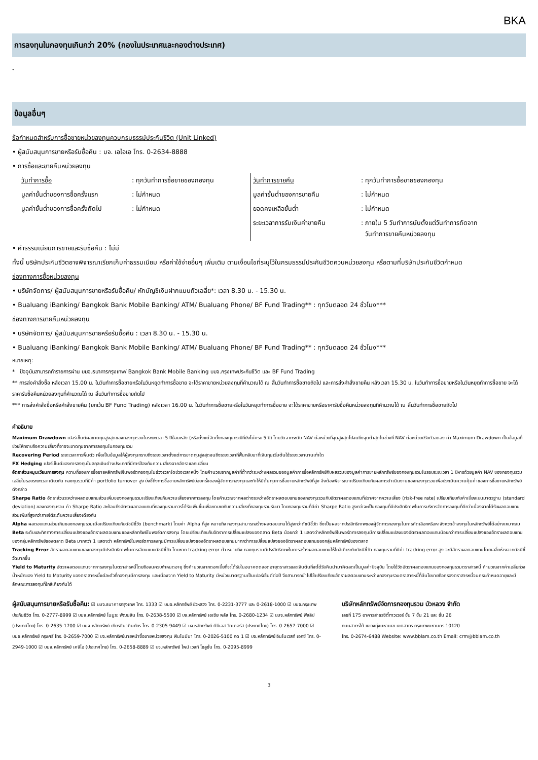BKA
การลงทุนในกองทุนเกินกว่า 20% (กองในประเทศและกองต่างประเทศ)
-
ข้อมูลอื่นๆ
ข้อกำหนดสำหรับการซื้อขายหน่วยลงทุนควบกรมธรรม์ประกันชีวิต (Unit Linked)
• ผู้สนับสนุนการขายหรือรับซื้อคืน : บจ. เอไอเอ โทร. 0-2634-8888
• การซื้อและขายคืนหน่วยลงทุน
| วันทำการซื้อ | : ทุกวันทำการซื้อขายของกองทุน | วันทำการขายคืน | : ทุกวันทำการซื้อขายของกองทุน |
| มูลค่าขั้นต่ำของการซื้อครั้งแรก | : ไม่กำหนด | มูลค่าขั้นต่ำของการขายคืน | : ไม่กำหนด |
| มูลค่าขั้นต่ำของการซื้อครั้งถัดไป | : ไม่กำหนด | ยอดคงเหลือขั้นต่ำ | : ไม่กำหนด |
| | | ระยะเวลาการรับเงินค่าขายคืน | : ภายใน 5 วันทำการนับตั้งแต่วันทำการถัดจาก วันทำการขายคืนหน่วยลงทุน |
• ค่าธรรมเนียมการขายและรับซื้อคืน : ไม่มี
ทั้งนี้ บริษัทประกันชีวิตอาจพิจารณาเรียกเก็บค่าธรรมเนียม หรือค่าใช้จ่ายอื่นๆ เพิ่มเติม ตามเงื่อนไขที่ระบุไว้ในกรมธรรม์ประกันชีวิตควบหน่วยลงทุน หรือตามที่บริษัทประกันชีวิตกำหนด
ช่องทางการซื้อหน่วยลงทุน
• บริษัทจัดการ/ ผู้สนับสนุนการขายหรือรับซื้อคืน/ หักบัญชีเงินฝากแบบถัวเฉลี่ย*: เวลา 8.30 น. - 15.30 น.
• Bualuang iBanking/ Bangkok Bank Mobile Banking/ ATM/ Bualuang Phone/ BF Fund Trading** : ทุกวันตลอด 24 ชั่วโมง***
ช่องทางการขายคืนหน่วยลงทุน
• บริษัทจัดการ/ ผู้สนับสนุนการขายหรือรับซื้อคืน : เวลา 8.30 น. - 15.30 น.
• Bualuang iBanking/ Bangkok Bank Mobile Banking/ ATM/ Bualuang Phone/ BF Fund Trading** : ทุกวันตลอด 24 ชั่วโมง***
หมายเหตุ:
* ปัจจุบันสามารถทำรายการผ่าน บมจ.ธนาคารกรุงเทพ/ Bangkok Bank Mobile Banking บมจ.กรุงเทพประกันชีวิต และ BF Fund Trading
** การส่งคำสั่งซื้อ หลังเวลา 15.00 น. ในวันทำการซื้อขายหรือในวันหยุดทำการซื้อขาย จะได้ราคาขายหน่วยลงทุนที่คำนวณได้ ณ สิ้นวันทำการซื้อขายถัดไป และการส่งคำสั่งขายคืน หลังเวลา 15.30 น. ในวันทำการซื้อขายหรือในวันหยุดทำการซื้อขาย จะได้ราคารับซื้อคืนหน่วยลงทุนที่คำนวณได้ ณ สิ้นวันทำการซื้อขายถัดไป
*** การส่งคำสั่งซื้อหรือคำสั่งขายคืน (ยกเว้น BF Fund Trading) หลังเวลา 16.00 น. ในวันทำการซื้อขายหรือในวันหยุดทำการซื้อขาย จะได้ราคาขายหรือราคารับซื้อคืนหน่วยลงทุนที่คำนวณได้ ณ สิ้นวันทำการซื้อขายถัดไป
คำอธิบาย
Maximum Drawdown เปอร์เซ็นต์ผลขาดทุนสูงสุดของกองทุนรวมในระยะเวลา 5 ปีย้อนหลัง (หรือตั้งแต่จัดตั้งกองทุนกรณีที่ยังไม่ครบ 5 ปี) โดยวัดจากระดับ NAV ต่อหน่วยที่จุดสูงสุดไปจนถึงจุดต่ำสุดในช่วงที่ NAV ต่อหน่วยปรับตัวลดลง ค่า Maximum Drawdown เป็นข้อมูลที่ช่วยให้ทราบถึงความเสี่ยงที่อาจจะขาดทุนจากการลงทุนในกองทุนรวม
Recovering Period ระยะเวลาการฟื้นตัว เพื่อเป็นข้อมูลให้ผู้ลงทุนทราบถึงระยะเวลาตั้งแต่การขาดทุนสูงสุดจนถึงระยะเวลาที่ฟื้นกลับมาที่เงินทุนเริ่มต้นใช้ระยะเวลานานเท่าใด
FX Hedging เปอร์เซ็นต์ของการลงทุนในสกุลเงินต่างประเทศที่มีการป้องกันความเสี่ยงจากอัตราแลกเปลี่ยน
อัตราส่วนหมุนเวียนการลงทุน ความถี่ของการซื้อขายหลักทรัพย์ในพอร์ตกองทุนในช่วงเวลาใดช่วงเวลาหนึ่ง โดยคำนวณจากมูลค่าที่ต่ำกว่าระหว่างผลรวมของมูลค่าการซื้อหลักทรัพย์กับผลรวมของมูลค่าการขายหลักทรัพย์ของกองทุนรวมในรอบระยะเวลา 1 ปีหารด้วยมูลค่า NAV ของกองทุนรวมเฉลี่ยในรอบระยะเวลาเดียวกัน กองทุนรวมที่มีค่า portfolio turnover สูง บ่งชี้ถึงการซื้อขายหลักทรัพย์บ่อยครั้งของผู้จัดการกองทุนและทำให้มีต้นทุนการซื้อขายหลักทรัพย์ที่สูง จึงต้องพิจารณาเปรียบเทียบกับผลการดำเนินงานของกองทุนรวมเพื่อประเมินความคุ้มค่าของการซื้อขายหลักทรัพย์ดังกล่าว
Sharpe Ratio อัตราส่วนระหว่างผลตอบแทนส่วนเพิ่มของกองทุนรวมเปรียบเทียบกับความเสี่ยงจากการลงทุน โดยคำนวณจากผลต่างระหว่างอัตราผลตอบแทนของกองทุนรวมกับอัตราผลตอบแทนที่ปราศจากความเสี่ยง (risk-free rate) เปรียบเทียบกับค่าเบี่ยงเบนมาตรฐาน (standard deviation) ของกองทุนรวม ค่า Sharpe Ratio สะท้อนถึงอัตราผลตอบแทนที่กองทุนรวมควรได้รับเพิ่มขึ้นเพื่อชดเชยกับความเสี่ยงที่กองทุนรวมรับมา โดยกองทุนรวมที่มีค่า Sharpe Ratio สูงกว่าจะเป็นกองทุนที่มีประสิทธิภาพในการบริหารจัดการลงทุนที่ดีกว่าเนื่องจากได้รับผลตอบแทนส่วนเพิ่มที่สูงกว่าภายใต้ระดับความเสี่ยงเดียวกัน
Alpha ผลตอบแทนส่วนเกินของกองทุนรวมเมื่อเปรียบเทียบกับดัชนีชี้วัด (benchmark) โดยค่า Alpha ที่สูง หมายถึง กองทุนสามารถสร้างผลตอบแทนได้สูงกว่าดัชนีชี้วัด ซึ่งเป็นผลจากประสิทธิภาพของผู้จัดการกองทุนในการคัดเลือกหรือหาจังหวะเข้าลงทุนในหลักทรัพย์ได้อย่างเหมาะสม
Beta ระดับและทิศทางการเปลี่ยนแปลงของอัตราผลตอบแทนของหลักทรัพย์ในพอร์ตการลงทุน โดยเปรียบเทียบกับอัตราการเปลี่ยนแปลงของตลาด Beta น้อยกว่า 1 แสดงว่าหลักทรัพย์ในพอร์ตการลงทุนมีการเปลี่ยนแปลงของอัตราผลตอบแทนน้อยกว่าการเปลี่ยนแปลงของอัตราผลตอบแทนของกลุ่มหลักทรัพย์ของตลาด Beta มากกว่า 1 แสดงว่า หลักทรัพย์ในพอร์ตการลงทุนมีการเปลี่ยนแปลงของอัตราผลตอบแทนมากกว่าการเปลี่ยนแปลงของอัตราผลตอบแทนของกลุ่มหลักทรัพย์ของตลาด
Tracking Error อัตราผลตอบแทนของกองทุนมีประสิทธิภาพในการเลียนแบบดัชนีชี้วัด โดยหาก tracking error ต่ำ หมายถึง กองทุนรวมมีประสิทธิภาพในการสร้างผลตอบแทนให้ใกล้เคียงกับดัชนีชี้วัด กองทุนรวมที่มีค่า tracking error สูง จะมีอัตราผลตอบแทนโดยเฉลี่ยห่างจากดัชนีชี้วัดมากขึ้น
Yield to Maturity อัตราผลตอบแทนจากการลงทุนในตราสารหนี้โดยถือจนครบกำหนดอายุ ซึ่งคำนวณจากดอกเบี้ยที่จะได้รับในอนาคตตลอดอายุตราสารและเงินต้นที่จะได้รับคืนนำมาคิดลดเป็นมูลค่าปัจจุบัน โดยใช้วัดอัตราผลตอบแทนของกองทุนรวมตราสารหนี้ คำนวณจากค่าเฉลี่ยถ่วงน้ำหนักของ Yield to Maturity ของตราสารหนี้แต่ละตัวที่กองทุนมีการลงทุน และเนื่องจาก Yield to Maturity มีหน่วยมาตรฐานเป็นเปอร์เซ็นต์ต่อปี จึงสามารถนำไปใช้เปรียบเทียบอัตราผลตอบแทนระหว่างกองทุนรวมตราสารหนี้ที่มีนโยบายถือครองตราสารหนี้จนครบกำหนดอายุและมีลักษณะการลงทุนที่ใกล้เคียงกันได้
ผู้สนับสนุนการขายหรือรับซื้อคืน: ☑ บมจ.ธนาคารกรุงเทพ โทร. 1333 ☑ บมจ.หลักทรัพย์ บัวหลวง โทร. 0-2231-3777 และ 0-2618-1000 ☑ บมจ.กรุงเทพประกันชีวิต โทร. 0-2777-8999 ☑ บมจ.หลักทรัพย์ โนมูระ พัฒนสิน โทร. 0-2638-5500 ☑ บจ.หลักทรัพย์ เอเซีย พลัส โทร. 0-2680-1234 ☑ บมจ.หลักทรัพย์ ฟิลลิป (ประเทศไทย) โทร. 0-2635-1700 ☑ บมจ.หลักทรัพย์ เกียรตินาคินภัทร โทร. 0-2305-9449 ☑ บจ.หลักทรัพย์ ดีบีเอส วิคเคอร์ส (ประเทศไทย) โทร. 0-2657-7000 ☑ บมจ.หลักทรัพย์ กรุงศรี โทร. 0-2659-7000 ☑ บจ.หลักทรัพย์นายหน้าซื้อขายหน่วยลงทุน ฟินโนมีนา โทร. 0-2026-5100 กด 1 ☑ บจ.หลักทรัพย์ อินโนเวสท์ เอกซ์ โทร. 0-2949-1000 ☑ บมจ.หลักทรัพย์ เคจีไอ (ประเทศไทย) โทร. 0-2658-8889 ☑ บจ.หลักทรัพย์ ไพน์ เวลท์ โซลูชั่น โทร. 0-2095-8999
บริษัทหลักทรัพย์จัดการกองทุนรวม บัวหลวง จำกัด
เลขที่ 175 อาคารสาธรซิตี้ทาวเวอร์ ชั้น 7 ชั้น 21 และ ชั้น 26
ถนนสาทรใต้ แขวงทุ่งมหาเมฆ เขตสาทร กรุงเทพมหานคร 10120
โทร. 0-2674-6488 Website: www.bblam.co.th Email: crm@bblam.co.th
3